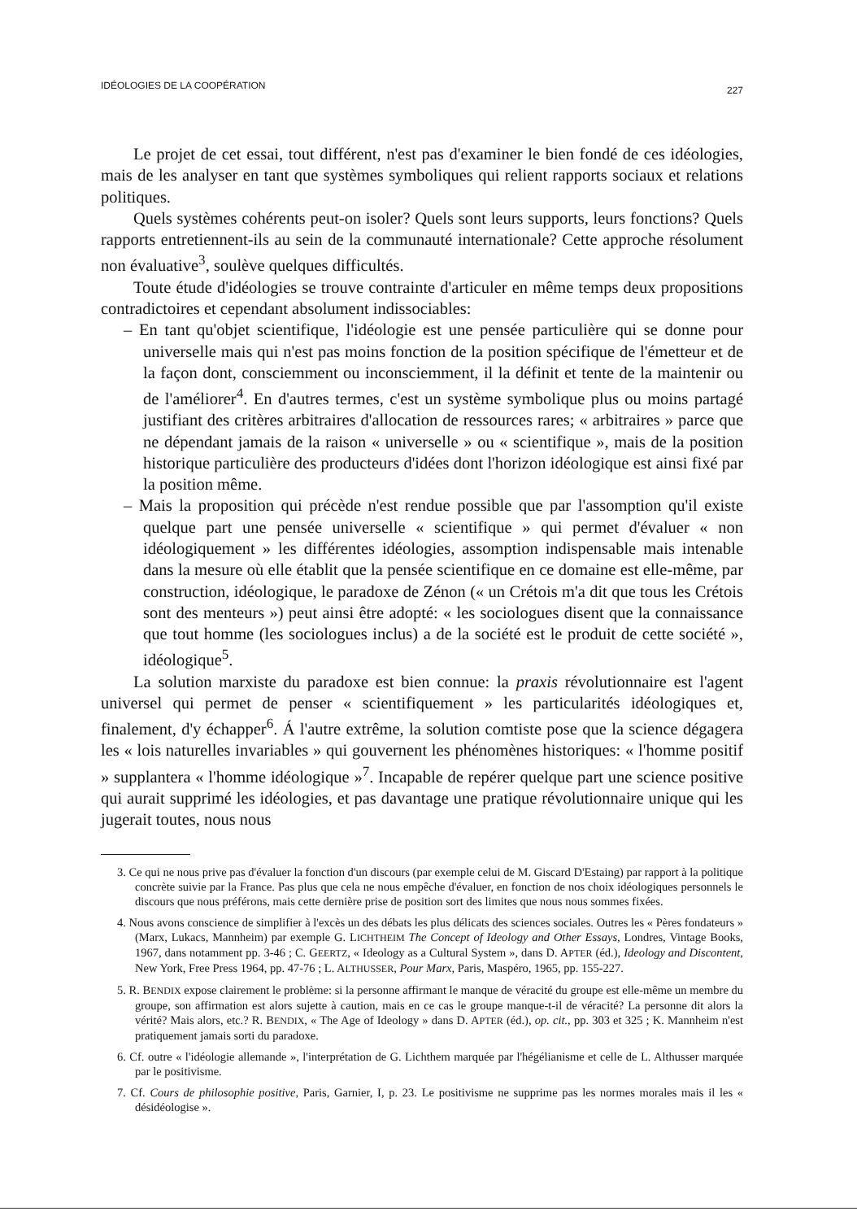IDÉOLOGIES DE LA COOPÉRATION 227
Le projet de cet essai, tout différent, n'est pas d'examiner le bien fondé de ces idéologies, mais de les analyser en tant que systèmes symboliques qui relient rapports sociaux et relations politiques.
Quels systèmes cohérents peut-on isoler? Quels sont leurs supports, leurs fonctions? Quels rapports entretiennent-ils au sein de la communauté internationale? Cette approche résolument non évaluative<sup>3</sup>, soulève quelques difficultés.
Toute étude d'idéologies se trouve contrainte d'articuler en même temps deux propositions contradictoires et cependant absolument indissociables:
– En tant qu'objet scientifique, l'idéologie est une pensée particulière qui se donne pour universelle mais qui n'est pas moins fonction de la position spécifique de l'émetteur et de la façon dont, consciemment ou inconsciemment, il la définit et tente de la maintenir ou de l'améliorer<sup>4</sup>. En d'autres termes, c'est un système symbolique plus ou moins partagé justifiant des critères arbitraires d'allocation de ressources rares; « arbitraires » parce que ne dépendant jamais de la raison « universelle » ou « scientifique », mais de la position historique particulière des producteurs d'idées dont l'horizon idéologique est ainsi fixé par la position même.
– Mais la proposition qui précède n'est rendue possible que par l'assomption qu'il existe quelque part une pensée universelle « scientifique » qui permet d'évaluer « non idéologiquement » les différentes idéologies, assomption indispensable mais intenable dans la mesure où elle établit que la pensée scientifique en ce domaine est elle-même, par construction, idéologique, le paradoxe de Zénon (« un Crétois m'a dit que tous les Crétois sont des menteurs ») peut ainsi être adopté: « les sociologues disent que la connaissance que tout homme (les sociologues inclus) a de la société est le produit de cette société », idéologique<sup>5</sup>.
La solution marxiste du paradoxe est bien connue: la praxis révolutionnaire est l'agent universel qui permet de penser « scientifiquement » les particularités idéologiques et, finalement, d'y échapper<sup>6</sup>. Á l'autre extrême, la solution comtiste pose que la science dégagera les « lois naturelles invariables » qui gouvernent les phénomènes historiques: « l'homme positif » supplantera « l'homme idéologique »<sup>7</sup>. Incapable de repérer quelque part une science positive qui aurait supprimé les idéologies, et pas davantage une pratique révolutionnaire unique qui les jugerait toutes, nous nous
3. Ce qui ne nous prive pas d'évaluer la fonction d'un discours (par exemple celui de M. Giscard D'Estaing) par rapport à la politique concrète suivie par la France. Pas plus que cela ne nous empêche d'évaluer, en fonction de nos choix idéologiques personnels le discours que nous préférons, mais cette dernière prise de position sort des limites que nous nous sommes fixées.
4. Nous avons conscience de simplifier à l'excès un des débats les plus délicats des sciences sociales. Outres les « Pères fondateurs » (Marx, Lukacs, Mannheim) par exemple G. LICHTHEIM The Concept of Ideology and Other Essays, Londres, Vintage Books, 1967, dans notamment pp. 3-46 ; C. GEERTZ, « Ideology as a Cultural System », dans D. APTER (éd.), Ideology and Discontent, New York, Free Press 1964, pp. 47-76 ; L. ALTHUSSER, Pour Marx, Paris, Maspéro, 1965, pp. 155-227.
5. R. BENDIX expose clairement le problème: si la personne affirmant le manque de véracité du groupe est elle-même un membre du groupe, son affirmation est alors sujette à caution, mais en ce cas le groupe manque-t-il de véracité? La personne dit alors la vérité? Mais alors, etc.? R. BENDIX, « The Age of Ideology » dans D. APTER (éd.), op. cit., pp. 303 et 325 ; K. Mannheim n'est pratiquement jamais sorti du paradoxe.
6. Cf. outre « l'idéologie allemande », l'interprétation de G. Lichthem marquée par l'hégélianisme et celle de L. Althusser marquée par le positivisme.
7. Cf. Cours de philosophie positive, Paris, Garnier, I, p. 23. Le positivisme ne supprime pas les normes morales mais il les « désidéologise ».